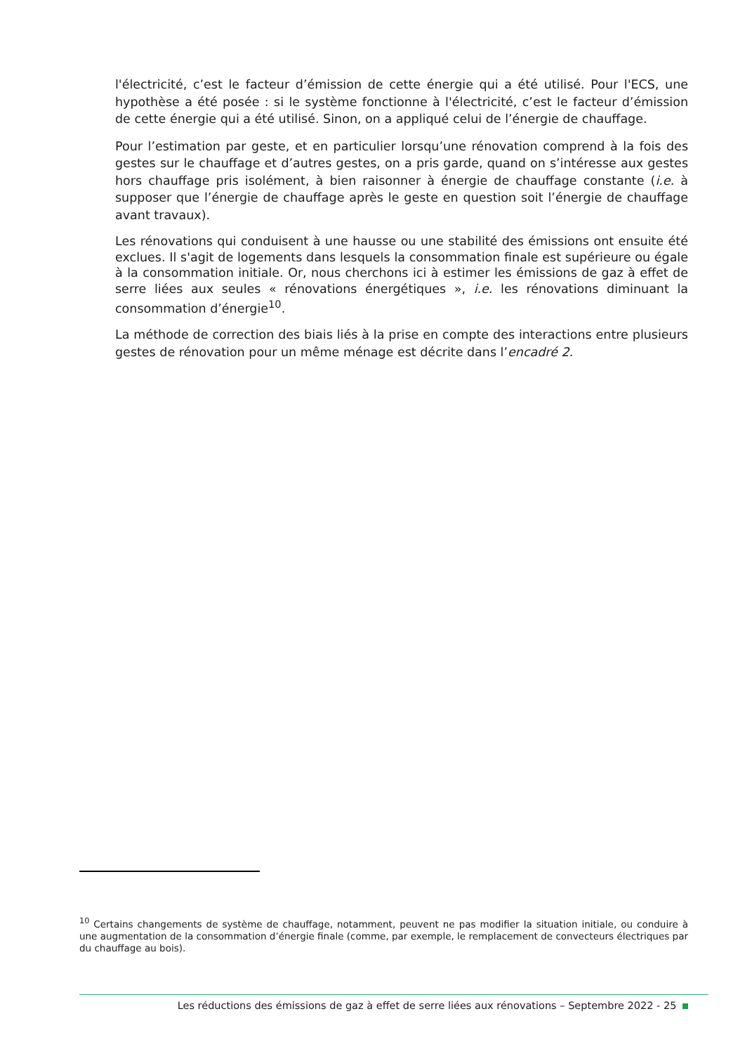l'électricité, c’est le facteur d’émission de cette énergie qui a été utilisé. Pour l'ECS, une hypothèse a été posée : si le système fonctionne à l'électricité, c’est le facteur d’émission de cette énergie qui a été utilisé. Sinon, on a appliqué celui de l’énergie de chauffage.
Pour l’estimation par geste, et en particulier lorsqu’une rénovation comprend à la fois des gestes sur le chauffage et d’autres gestes, on a pris garde, quand on s’intéresse aux gestes hors chauffage pris isolément, à bien raisonner à énergie de chauffage constante (i.e. à supposer que l’énergie de chauffage après le geste en question soit l’énergie de chauffage avant travaux).
Les rénovations qui conduisent à une hausse ou une stabilité des émissions ont ensuite été exclues. Il s'agit de logements dans lesquels la consommation finale est supérieure ou égale à la consommation initiale. Or, nous cherchons ici à estimer les émissions de gaz à effet de serre liées aux seules « rénovations énergétiques », i.e. les rénovations diminuant la consommation d’énergie<sup>10</sup>.
La méthode de correction des biais liés à la prise en compte des interactions entre plusieurs gestes de rénovation pour un même ménage est décrite dans l’encadré 2.
<sup>10</sup> Certains changements de système de chauffage, notamment, peuvent ne pas modifier la situation initiale, ou conduire à une augmentation de la consommation d’énergie finale (comme, par exemple, le remplacement de convecteurs électriques par du chauffage au bois).
Les réductions des émissions de gaz à effet de serre liées aux rénovations – Septembre 2022 - 25